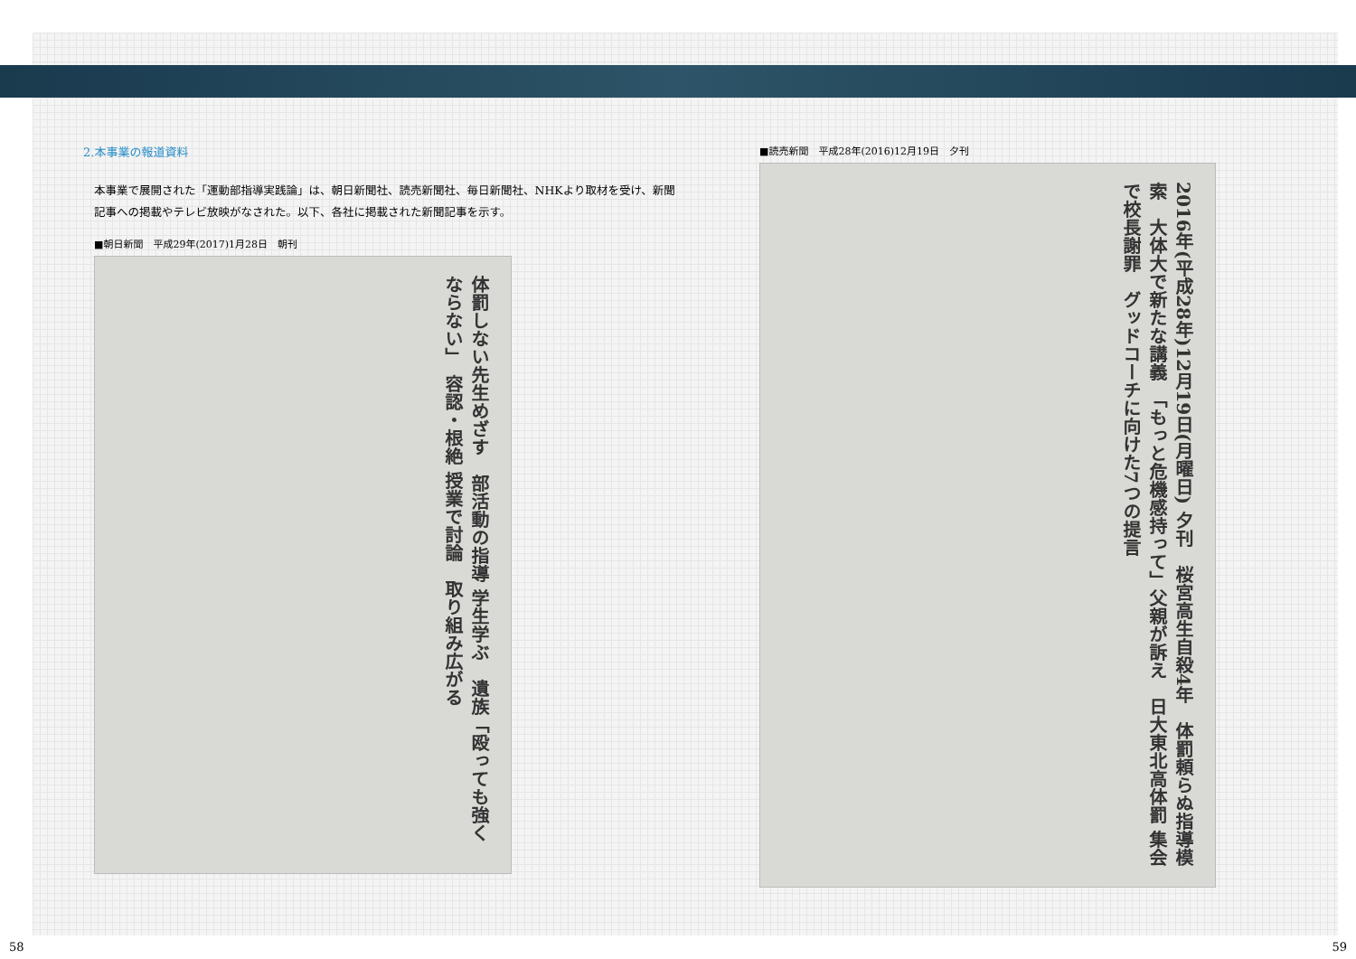2.本事業の報道資料
本事業で展開された「運動部指導実践論」は、朝日新聞社、読売新聞社、毎日新聞社、NHKより取材を受け、新聞記事への掲載やテレビ放映がなされた。以下、各社に掲載された新聞記事を示す。
■朝日新聞　平成29年(2017)1月28日　朝刊
体罰しない先生めざす　部活動の指導 学生学ぶ　遺族「殴っても強くならない」　容認・根絶 授業で討論　取り組み広がる
■読売新聞　平成28年(2016)12月19日　夕刊
2016年(平成28年)12月19日(月曜日) 夕刊　桜宮高生自殺4年　体罰頼らぬ指導模索　大体大で新たな講義　「もっと危機感持って」父親が訴え　日大東北高体罰 集会で校長謝罪　グッドコーチに向けた7つの提言
58 59